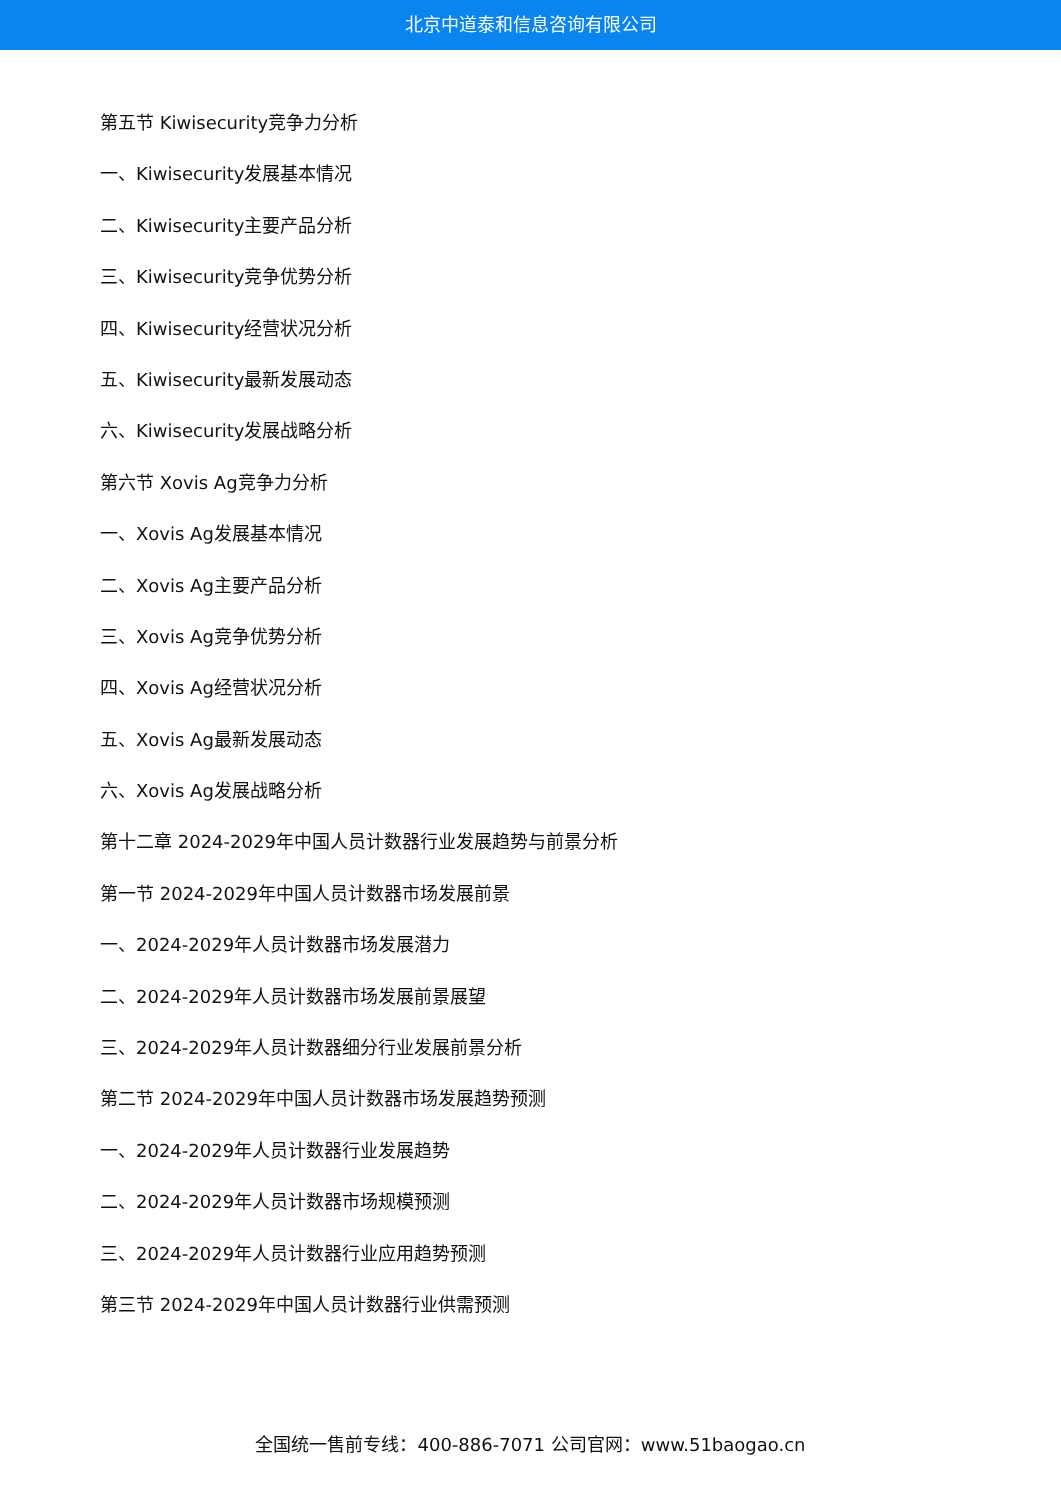北京中道泰和信息咨询有限公司
第五节 Kiwisecurity竞争力分析
一、Kiwisecurity发展基本情况
二、Kiwisecurity主要产品分析
三、Kiwisecurity竞争优势分析
四、Kiwisecurity经营状况分析
五、Kiwisecurity最新发展动态
六、Kiwisecurity发展战略分析
第六节 Xovis Ag竞争力分析
一、Xovis Ag发展基本情况
二、Xovis Ag主要产品分析
三、Xovis Ag竞争优势分析
四、Xovis Ag经营状况分析
五、Xovis Ag最新发展动态
六、Xovis Ag发展战略分析
第十二章 2024-2029年中国人员计数器行业发展趋势与前景分析
第一节 2024-2029年中国人员计数器市场发展前景
一、2024-2029年人员计数器市场发展潜力
二、2024-2029年人员计数器市场发展前景展望
三、2024-2029年人员计数器细分行业发展前景分析
第二节 2024-2029年中国人员计数器市场发展趋势预测
一、2024-2029年人员计数器行业发展趋势
二、2024-2029年人员计数器市场规模预测
三、2024-2029年人员计数器行业应用趋势预测
第三节 2024-2029年中国人员计数器行业供需预测
全国统一售前专线：400-886-7071 公司官网：www.51baogao.cn